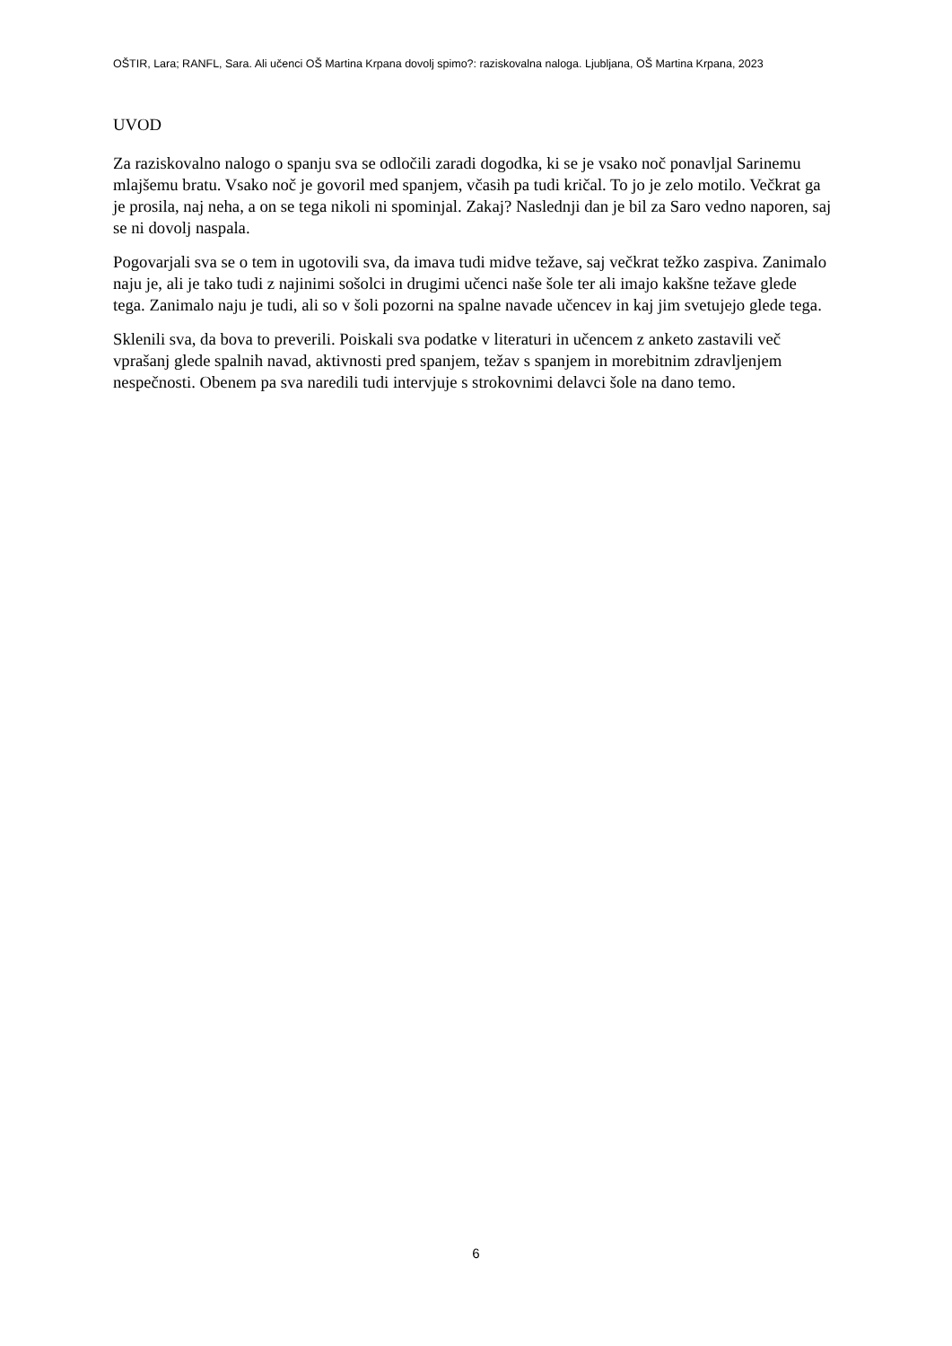OŠTIR, Lara; RANFL, Sara. Ali učenci OŠ Martina Krpana dovolj spimo?: raziskovalna naloga. Ljubljana, OŠ Martina Krpana, 2023
UVOD
Za raziskovalno nalogo o spanju sva se odločili zaradi dogodka, ki se je vsako noč ponavljal Sarinemu mlajšemu bratu. Vsako noč je govoril med spanjem, včasih pa tudi kričal. To jo je zelo motilo. Večkrat ga je prosila, naj neha, a on se tega nikoli ni spominjal. Zakaj? Naslednji dan je bil za Saro vedno naporen, saj se ni dovolj naspala.
Pogovarjali sva se o tem in ugotovili sva, da imava tudi midve težave, saj večkrat težko zaspiva. Zanimalo naju je, ali je tako tudi z najinimi sošolci in drugimi učenci naše šole ter ali imajo kakšne težave glede tega. Zanimalo naju je tudi, ali so v šoli pozorni na spalne navade učencev in kaj jim svetujejo glede tega.
Sklenili sva, da bova to preverili. Poiskali sva podatke v literaturi in učencem z anketo zastavili več vprašanj glede spalnih navad, aktivnosti pred spanjem, težav s spanjem in morebitnim zdravljenjem nespečnosti. Obenem pa sva naredili tudi intervjuje s strokovnimi delavci šole na dano temo.
6